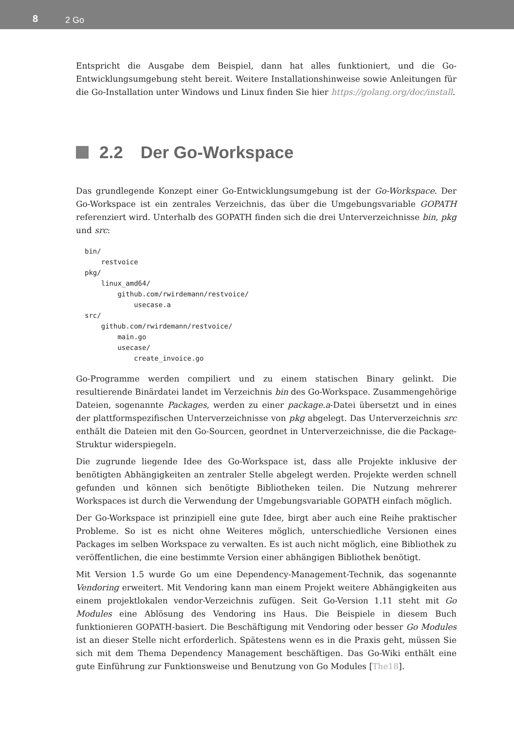8 2 Go
Entspricht die Ausgabe dem Beispiel, dann hat alles funktioniert, und die Go-Entwicklungsumgebung steht bereit. Weitere Installationshinweise sowie Anleitungen für die Go-Installation unter Windows und Linux finden Sie hier https://golang.org/doc/install.
2.2 Der Go-Workspace
Das grundlegende Konzept einer Go-Entwicklungsumgebung ist der Go-Workspace. Der Go-Workspace ist ein zentrales Verzeichnis, das über die Umgebungsvariable GOPATH referenziert wird. Unterhalb des GOPATH finden sich die drei Unterverzeichnisse bin, pkg und src:
bin/
    restvoice
pkg/
    linux_amd64/
        github.com/rwirdemann/restvoice/
            usecase.a
src/
    github.com/rwirdemann/restvoice/
        main.go
        usecase/
            create_invoice.go
Go-Programme werden compiliert und zu einem statischen Binary gelinkt. Die resultierende Binärdatei landet im Verzeichnis bin des Go-Workspace. Zusammengehörige Dateien, sogenannte Packages, werden zu einer package.a-Datei übersetzt und in eines der plattformspezifischen Unterverzeichnisse von pkg abgelegt. Das Unterverzeichnis src enthält die Dateien mit den Go-Sourcen, geordnet in Unterverzeichnisse, die die Package-Struktur widerspiegeln.
Die zugrunde liegende Idee des Go-Workspace ist, dass alle Projekte inklusive der benötigten Abhängigkeiten an zentraler Stelle abgelegt werden. Projekte werden schnell gefunden und können sich benötigte Bibliotheken teilen. Die Nutzung mehrerer Workspaces ist durch die Verwendung der Umgebungsvariable GOPATH einfach möglich.
Der Go-Workspace ist prinzipiell eine gute Idee, birgt aber auch eine Reihe praktischer Probleme. So ist es nicht ohne Weiteres möglich, unterschiedliche Versionen eines Packages im selben Workspace zu verwalten. Es ist auch nicht möglich, eine Bibliothek zu veröffentlichen, die eine bestimmte Version einer abhängigen Bibliothek benötigt.
Mit Version 1.5 wurde Go um eine Dependency-Management-Technik, das sogenannte Vendoring erweitert. Mit Vendoring kann man einem Projekt weitere Abhängigkeiten aus einem projektlokalen vendor-Verzeichnis zufügen. Seit Go-Version 1.11 steht mit Go Modules eine Ablösung des Vendoring ins Haus. Die Beispiele in diesem Buch funktionieren GOPATH-basiert. Die Beschäftigung mit Vendoring oder besser Go Modules ist an dieser Stelle nicht erforderlich. Spätestens wenn es in die Praxis geht, müssen Sie sich mit dem Thema Dependency Management beschäftigen. Das Go-Wiki enthält eine gute Einführung zur Funktionsweise und Benutzung von Go Modules [The18].